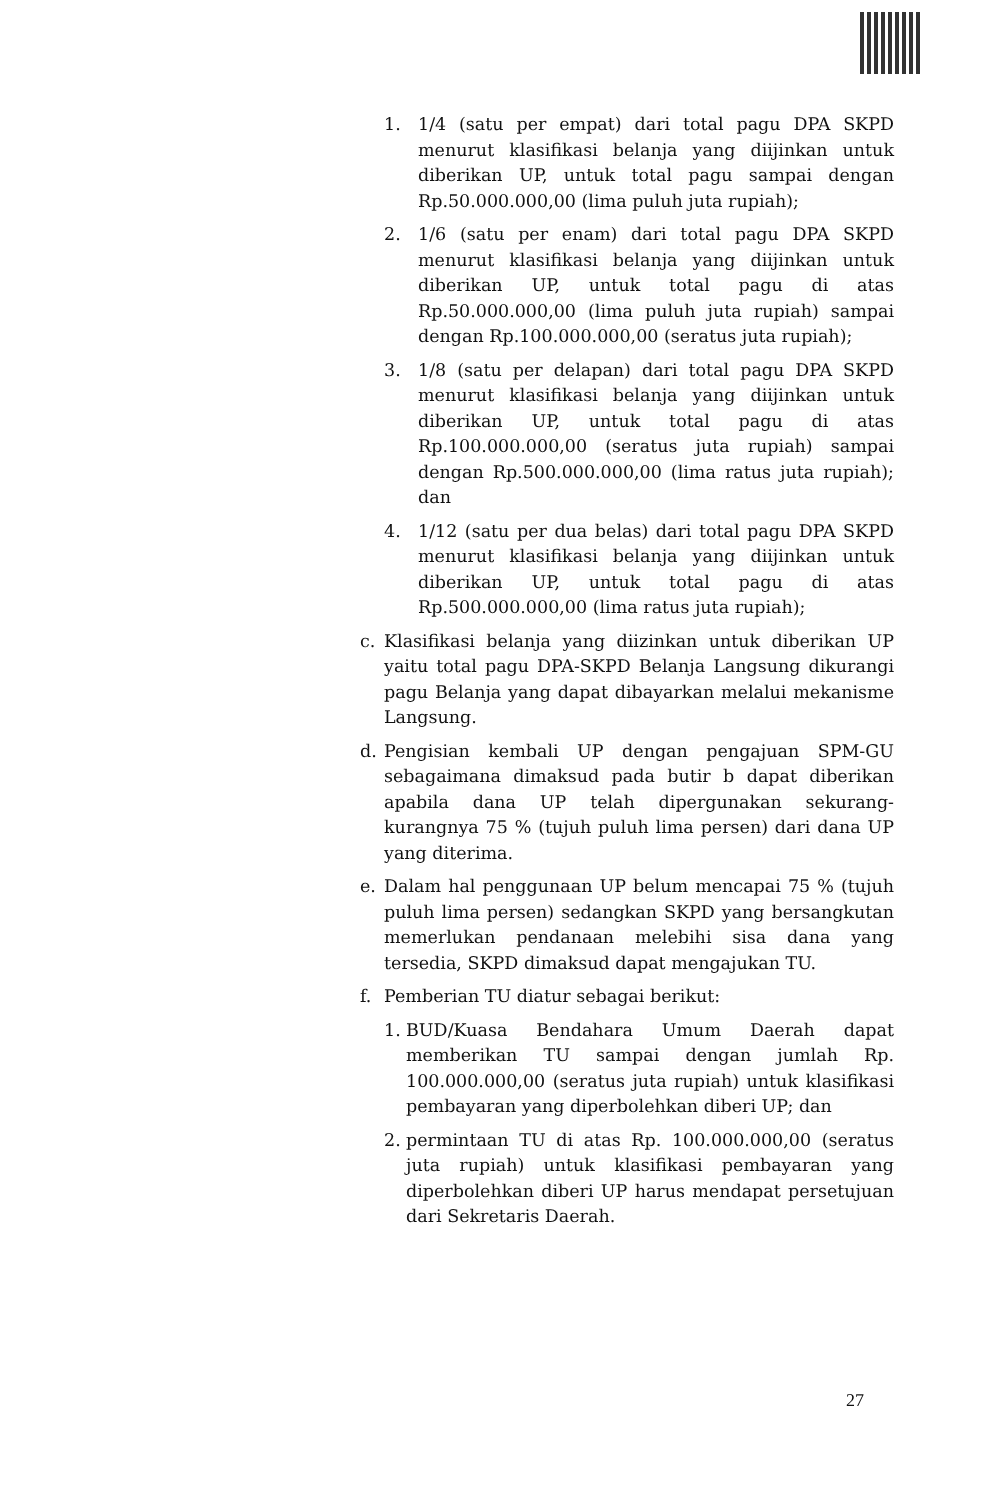1. 1/4 (satu per empat) dari total pagu DPA SKPD menurut klasifikasi belanja yang diijinkan untuk diberikan UP, untuk total pagu sampai dengan Rp.50.000.000,00 (lima puluh juta rupiah);
2. 1/6 (satu per enam) dari total pagu DPA SKPD menurut klasifikasi belanja yang diijinkan untuk diberikan UP, untuk total pagu di atas Rp.50.000.000,00 (lima puluh juta rupiah) sampai dengan Rp.100.000.000,00 (seratus juta rupiah);
3. 1/8 (satu per delapan) dari total pagu DPA SKPD menurut klasifikasi belanja yang diijinkan untuk diberikan UP, untuk total pagu di atas Rp.100.000.000,00 (seratus juta rupiah) sampai dengan Rp.500.000.000,00 (lima ratus juta rupiah); dan
4. 1/12 (satu per dua belas) dari total pagu DPA SKPD menurut klasifikasi belanja yang diijinkan untuk diberikan UP, untuk total pagu di atas Rp.500.000.000,00 (lima ratus juta rupiah);
c. Klasifikasi belanja yang diizinkan untuk diberikan UP yaitu total pagu DPA-SKPD Belanja Langsung dikurangi pagu Belanja yang dapat dibayarkan melalui mekanisme Langsung.
d. Pengisian kembali UP dengan pengajuan SPM-GU sebagaimana dimaksud pada butir b dapat diberikan apabila dana UP telah dipergunakan sekurang-kurangnya 75 % (tujuh puluh lima persen) dari dana UP yang diterima.
e. Dalam hal penggunaan UP belum mencapai 75 % (tujuh puluh lima persen) sedangkan SKPD yang bersangkutan memerlukan pendanaan melebihi sisa dana yang tersedia, SKPD dimaksud dapat mengajukan TU.
f. Pemberian TU diatur sebagai berikut:
1. BUD/Kuasa Bendahara Umum Daerah dapat memberikan TU sampai dengan jumlah Rp. 100.000.000,00 (seratus juta rupiah) untuk klasifikasi pembayaran yang diperbolehkan diberi UP; dan
2. permintaan TU di atas Rp. 100.000.000,00 (seratus juta rupiah) untuk klasifikasi pembayaran yang diperbolehkan diberi UP harus mendapat persetujuan dari Sekretaris Daerah.
27